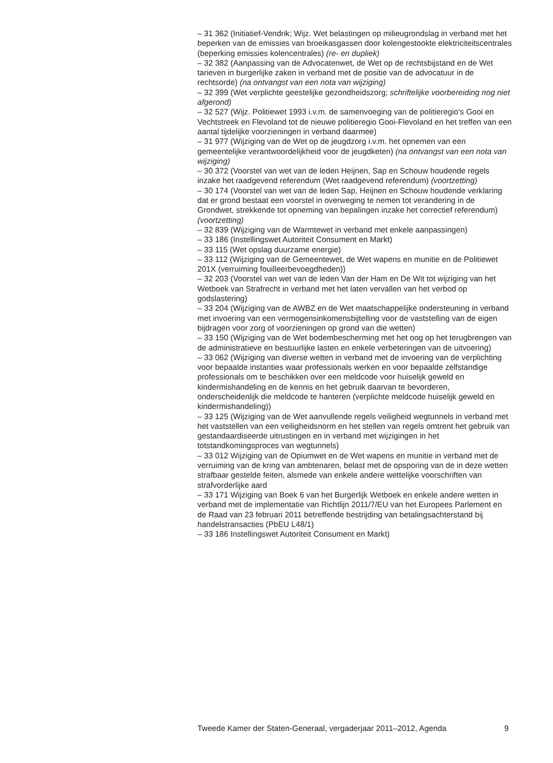– 31 362 (Initiatief-Vendrik; Wijz. Wet belastingen op milieugrondslag in verband met het beperken van de emissies van broeikasgassen door kolengestookte elektriciteitscentrales (beperking emissies kolencentrales) (re- en dupliek)
– 32 382 (Aanpassing van de Advocatenwet, de Wet op de rechtsbijstand en de Wet tarieven in burgerlijke zaken in verband met de positie van de advocatuur in de rechtsorde) (na ontvangst van een nota van wijziging)
– 32 399 (Wet verplichte geestelijke gezondheidszorg; schriftelijke voorbereiding nog niet afgerond)
– 32 527 (Wijz. Politiewet 1993 i.v.m. de samenvoeging van de politieregio’s Gooi en Vechtstreek en Flevoland tot de nieuwe politieregio Gooi-Flevoland en het treffen van een aantal tijdelijke voorzieningen in verband daarmee)
– 31 977 (Wijziging van de Wet op de jeugdzorg i.v.m. het opnemen van een gemeentelijke verantwoordelijkheid voor de jeugdketen) (na ontvangst van een nota van wijziging)
– 30 372 (Voorstel van wet van de leden Heijnen, Sap en Schouw houdende regels inzake het raadgevend referendum (Wet raadgevend referendum) (voortzetting)
– 30 174 (Voorstel van wet van de leden Sap, Heijnen en Schouw houdende verklaring dat er grond bestaat een voorstel in overweging te nemen tot verandering in de Grondwet, strekkende tot opneming van bepalingen inzake het correctief referendum) (voortzetting)
– 32 839 (Wijziging van de Warmtewet in verband met enkele aanpassingen)
– 33 186 (Instellingswet Autoriteit Consument en Markt)
– 33 115 (Wet opslag duurzame energie)
– 33 112 (Wijziging van de Gemeentewet, de Wet wapens en munitie en de Politiewet 201X (verruiming fouilleerbevoegdheden))
– 32 203 (Voorstel van wet van de leden Van der Ham en De Wit tot wijziging van het Wetboek van Strafrecht in verband met het laten vervallen van het verbod op godslastering)
– 33 204 (Wijziging van de AWBZ en de Wet maatschappelijke ondersteuning in verband met invoering van een vermogensinkomensbijtelling voor de vaststelling van de eigen bijdragen voor zorg of voorzieningen op grond van die wetten)
– 33 150 (Wijziging van de Wet bodembescherming met het oog op het terugbrengen van de administratieve en bestuurlijke lasten en enkele verbeteringen van de uitvoering)
– 33 062 (Wijziging van diverse wetten in verband met de invoering van de verplichting voor bepaalde instanties waar professionals werken en voor bepaalde zelfstandige professionals om te beschikken over een meldcode voor huiselijk geweld en kindermishandeling en de kennis en het gebruik daarvan te bevorderen, onderscheidenlijk die meldcode te hanteren (verplichte meldcode huiselijk geweld en kindermishandeling))
– 33 125 (Wijziging van de Wet aanvullende regels veiligheid wegtunnels in verband met het vaststellen van een veiligheidsnorm en het stellen van regels omtrent het gebruik van gestandaardiseerde uitrustingen en in verband met wijzigingen in het totstandkomingsproces van wegtunnels)
– 33 012 Wijziging van de Opiumwet en de Wet wapens en munitie in verband met de verruiming van de kring van ambtenaren, belast met de opsporing van de in deze wetten strafbaar gestelde feiten, alsmede van enkele andere wettelijke voorschriften van strafvorderlijke aard
– 33 171 Wijziging van Boek 6 van het Burgerlijk Wetboek en enkele andere wetten in verband met de implementatie van Richtlijn 2011/7/EU van het Europees Parlement en de Raad van 23 februari 2011 betreffende bestrijding van betalingsachterstand bij handelstransacties (PbEU L48/1)
– 33 186 Instellingswet Autoriteit Consument en Markt)
Tweede Kamer der Staten-Generaal, vergaderjaar 2011–2012, Agenda 9